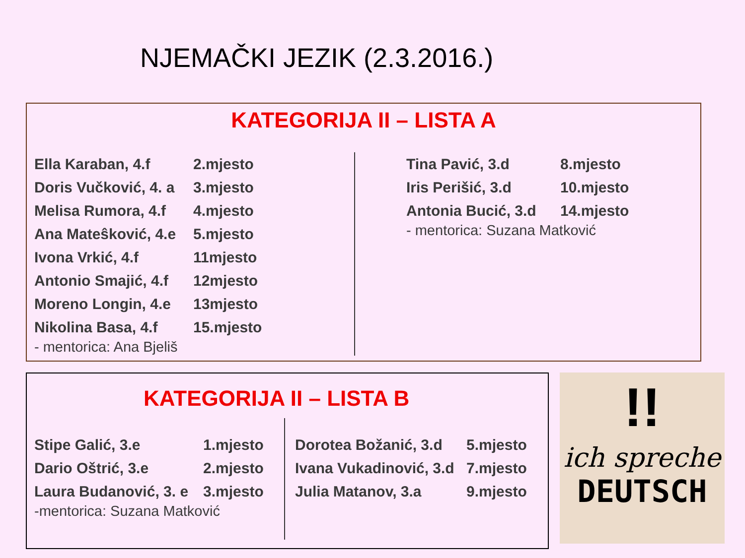NJEMAČKI JEZIK (2.3.2016.)
KATEGORIJA II – LISTA A
| Ella Karaban, 4.f | 2.mjesto |
| Doris Vučković, 4. a | 3.mjesto |
| Melisa Rumora, 4.f | 4.mjesto |
| Ana Mateŝković, 4.e | 5.mjesto |
| Ivona Vrkić, 4.f | 11mjesto |
| Antonio Smajić, 4.f | 12mjesto |
| Moreno Longin, 4.e | 13mjesto |
| Nikolina Basa, 4.f | 15.mjesto |
- mentorica: Ana Bjeliš
| Tina Pavić, 3.d | 8.mjesto |
| Iris Perišić, 3.d | 10.mjesto |
| Antonia Bucić, 3.d | 14.mjesto |
- mentorica: Suzana Matković
KATEGORIJA II – LISTA B
| Stipe Galić, 3.e | 1.mjesto |
| Dario Oštrić, 3.e | 2.mjesto |
| Laura Budanović, 3. e | 3.mjesto |
-mentorica: Suzana Matković
| Dorotea Božanić, 3.d | 5.mjesto |
| Ivana Vukadinović, 3.d | 7.mjesto |
| Julia Matanov, 3.a | 9.mjesto |
!!
ich spreche
DEUTSCH